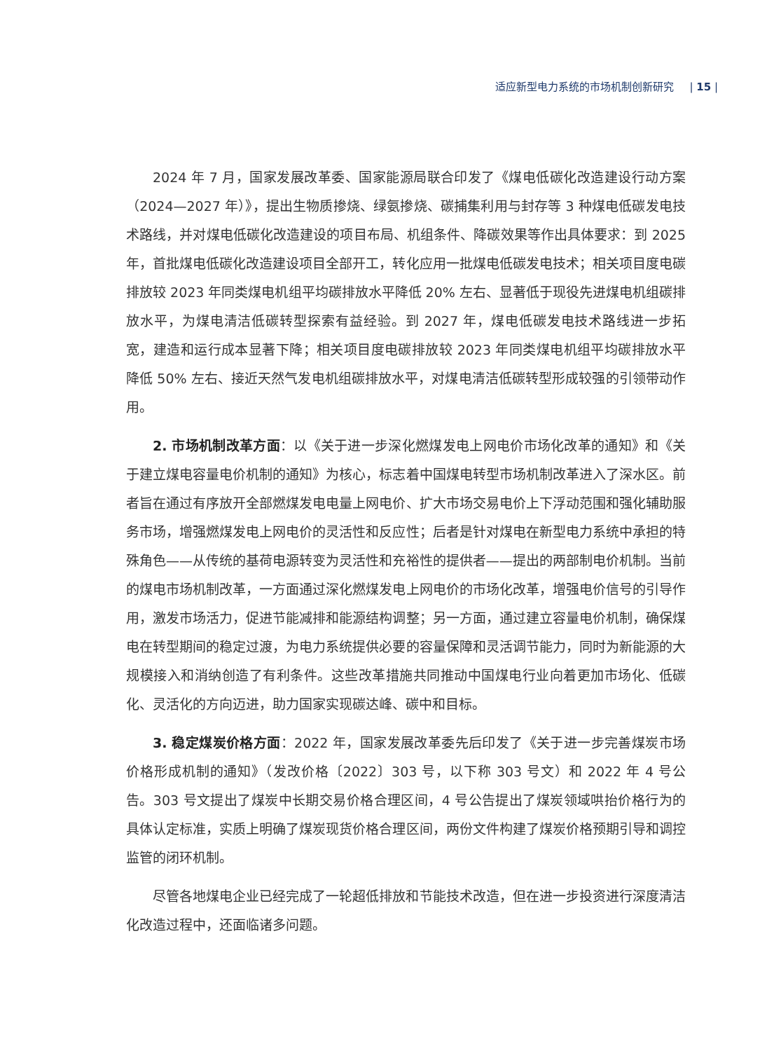适应新型电力系统的市场机制创新研究 | 15 |
2024 年 7 月，国家发展改革委、国家能源局联合印发了《煤电低碳化改造建设行动方案（2024—2027 年）》，提出生物质掺烧、绿氨掺烧、碳捕集利用与封存等 3 种煤电低碳发电技术路线，并对煤电低碳化改造建设的项目布局、机组条件、降碳效果等作出具体要求：到 2025 年，首批煤电低碳化改造建设项目全部开工，转化应用一批煤电低碳发电技术；相关项目度电碳排放较 2023 年同类煤电机组平均碳排放水平降低 20% 左右、显著低于现役先进煤电机组碳排放水平，为煤电清洁低碳转型探索有益经验。到 2027 年，煤电低碳发电技术路线进一步拓宽，建造和运行成本显著下降；相关项目度电碳排放较 2023 年同类煤电机组平均碳排放水平降低 50% 左右、接近天然气发电机组碳排放水平，对煤电清洁低碳转型形成较强的引领带动作用。
2. 市场机制改革方面：以《关于进一步深化燃煤发电上网电价市场化改革的通知》和《关于建立煤电容量电价机制的通知》为核心，标志着中国煤电转型市场机制改革进入了深水区。前者旨在通过有序放开全部燃煤发电电量上网电价、扩大市场交易电价上下浮动范围和强化辅助服务市场，增强燃煤发电上网电价的灵活性和反应性；后者是针对煤电在新型电力系统中承担的特殊角色——从传统的基荷电源转变为灵活性和充裕性的提供者——提出的两部制电价机制。当前的煤电市场机制改革，一方面通过深化燃煤发电上网电价的市场化改革，增强电价信号的引导作用，激发市场活力，促进节能减排和能源结构调整；另一方面，通过建立容量电价机制，确保煤电在转型期间的稳定过渡，为电力系统提供必要的容量保障和灵活调节能力，同时为新能源的大规模接入和消纳创造了有利条件。这些改革措施共同推动中国煤电行业向着更加市场化、低碳化、灵活化的方向迈进，助力国家实现碳达峰、碳中和目标。
3. 稳定煤炭价格方面：2022 年，国家发展改革委先后印发了《关于进一步完善煤炭市场价格形成机制的通知》（发改价格〔2022〕303 号，以下称 303 号文）和 2022 年 4 号公告。303 号文提出了煤炭中长期交易价格合理区间，4 号公告提出了煤炭领域哄抬价格行为的具体认定标准，实质上明确了煤炭现货价格合理区间，两份文件构建了煤炭价格预期引导和调控监管的闭环机制。
尽管各地煤电企业已经完成了一轮超低排放和节能技术改造，但在进一步投资进行深度清洁化改造过程中，还面临诸多问题。